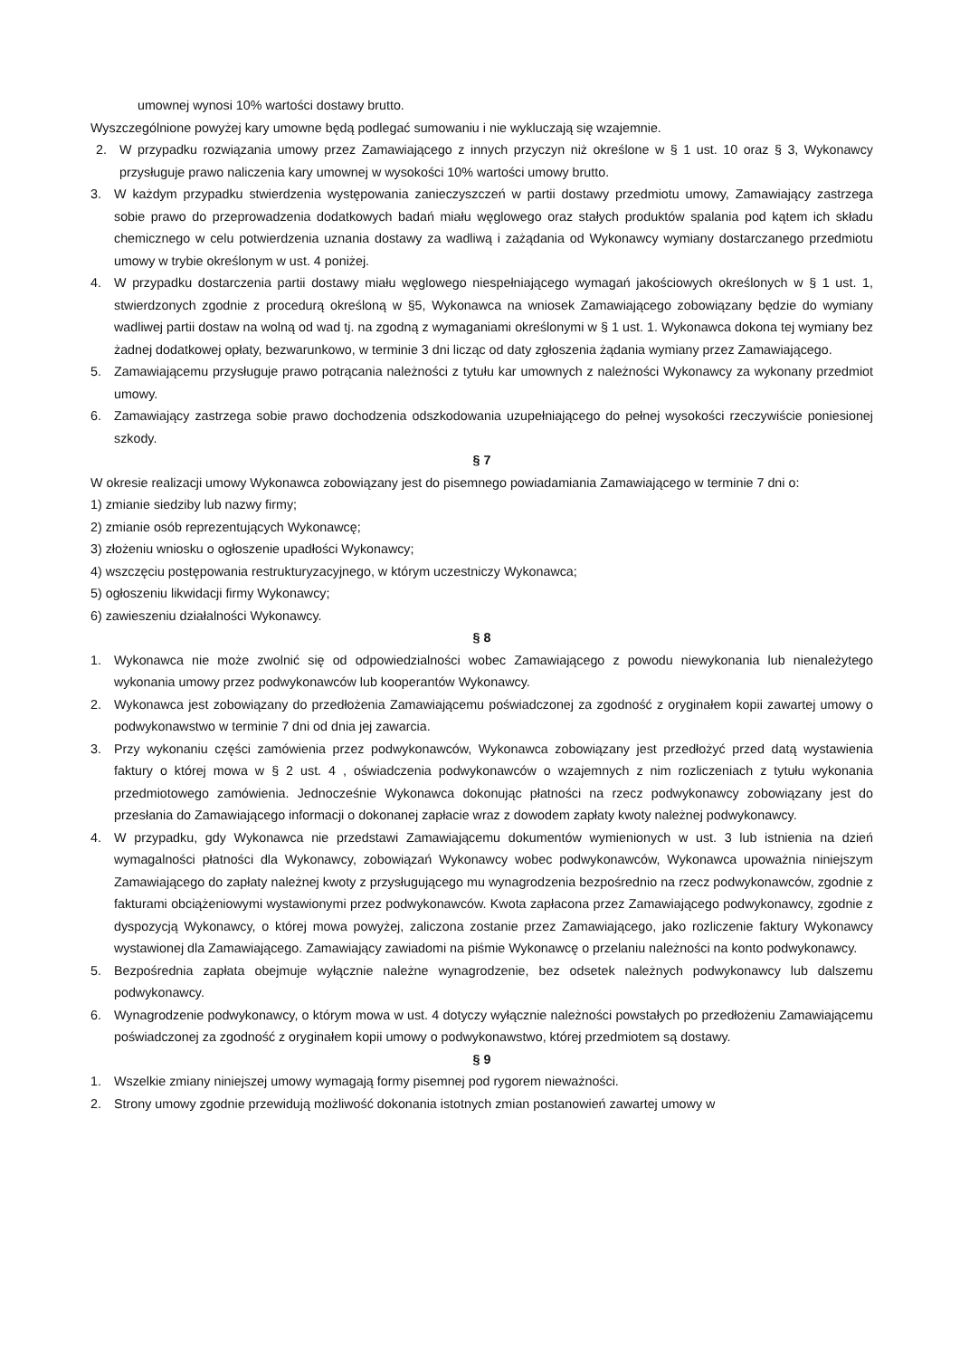umownej wynosi 10% wartości dostawy brutto.
Wyszczególnione powyżej kary umowne będą podlegać sumowaniu i nie wykluczają się wzajemnie.
2. W przypadku rozwiązania umowy przez Zamawiającego z innych przyczyn niż określone w § 1 ust. 10 oraz § 3, Wykonawcy przysługuje prawo naliczenia kary umownej w wysokości 10% wartości umowy brutto.
3. W każdym przypadku stwierdzenia występowania zanieczyszczeń w partii dostawy przedmiotu umowy, Zamawiający zastrzega sobie prawo do przeprowadzenia dodatkowych badań miału węglowego oraz stałych produktów spalania pod kątem ich składu chemicznego w celu potwierdzenia uznania dostawy za wadliwą i zażądania od Wykonawcy wymiany dostarczanego przedmiotu umowy w trybie określonym w ust. 4 poniżej.
4. W przypadku dostarczenia partii dostawy miału węglowego niespełniającego wymagań jakościowych określonych w § 1 ust. 1, stwierdzonych zgodnie z procedurą określoną w §5, Wykonawca na wniosek Zamawiającego zobowiązany będzie do wymiany wadliwej partii dostaw na wolną od wad tj. na zgodną z wymaganiami określonymi w § 1 ust. 1. Wykonawca dokona tej wymiany bez żadnej dodatkowej opłaty, bezwarunkowo, w terminie 3 dni licząc od daty zgłoszenia żądania wymiany przez Zamawiającego.
5. Zamawiającemu przysługuje prawo potrącania należności z tytułu kar umownych z należności Wykonawcy za wykonany przedmiot umowy.
6. Zamawiający zastrzega sobie prawo dochodzenia odszkodowania uzupełniającego do pełnej wysokości rzeczywiście poniesionej szkody.
§ 7
W okresie realizacji umowy Wykonawca zobowiązany jest do pisemnego powiadamiania Zamawiającego w terminie 7 dni o:
1) zmianie siedziby lub nazwy firmy;
2) zmianie osób reprezentujących Wykonawcę;
3) złożeniu wniosku o ogłoszenie upadłości Wykonawcy;
4) wszczęciu postępowania restrukturyzacyjnego, w którym uczestniczy Wykonawca;
5) ogłoszeniu likwidacji firmy Wykonawcy;
6) zawieszeniu działalności Wykonawcy.
§ 8
1. Wykonawca nie może zwolnić się od odpowiedzialności wobec Zamawiającego z powodu niewykonania lub nienależytego wykonania umowy przez podwykonawców lub kooperantów Wykonawcy.
2. Wykonawca jest zobowiązany do przedłożenia Zamawiającemu poświadczonej za zgodność z oryginałem kopii zawartej umowy o podwykonawstwo w terminie 7 dni od dnia jej zawarcia.
3. Przy wykonaniu części zamówienia przez podwykonawców, Wykonawca zobowiązany jest przedłożyć przed datą wystawienia faktury o której mowa w § 2 ust. 4 , oświadczenia podwykonawców o wzajemnych z nim rozliczeniach z tytułu wykonania przedmiotowego zamówienia. Jednocześnie Wykonawca dokonując płatności na rzecz podwykonawcy zobowiązany jest do przesłania do Zamawiającego informacji o dokonanej zapłacie wraz z dowodem zapłaty kwoty należnej podwykonawcy.
4. W przypadku, gdy Wykonawca nie przedstawi Zamawiającemu dokumentów wymienionych w ust. 3 lub istnienia na dzień wymagalności płatności dla Wykonawcy, zobowiązań Wykonawcy wobec podwykonawców, Wykonawca upoważnia niniejszym Zamawiającego do zapłaty należnej kwoty z przysługującego mu wynagrodzenia bezpośrednio na rzecz podwykonawców, zgodnie z fakturami obciążeniowymi wystawionymi przez podwykonawców. Kwota zapłacona przez Zamawiającego podwykonawcy, zgodnie z dyspozycją Wykonawcy, o której mowa powyżej, zaliczona zostanie przez Zamawiającego, jako rozliczenie faktury Wykonawcy wystawionej dla Zamawiającego. Zamawiający zawiadomi na piśmie Wykonawcę o przelaniu należności na konto podwykonawcy.
5. Bezpośrednia zapłata obejmuje wyłącznie należne wynagrodzenie, bez odsetek należnych podwykonawcy lub dalszemu podwykonawcy.
6. Wynagrodzenie podwykonawcy, o którym mowa w ust. 4 dotyczy wyłącznie należności powstałych po przedłożeniu Zamawiającemu poświadczonej za zgodność z oryginałem kopii umowy o podwykonawstwo, której przedmiotem są dostawy.
§ 9
1. Wszelkie zmiany niniejszej umowy wymagają formy pisemnej pod rygorem nieważności.
2. Strony umowy zgodnie przewidują możliwość dokonania istotnych zmian postanowień zawartej umowy w